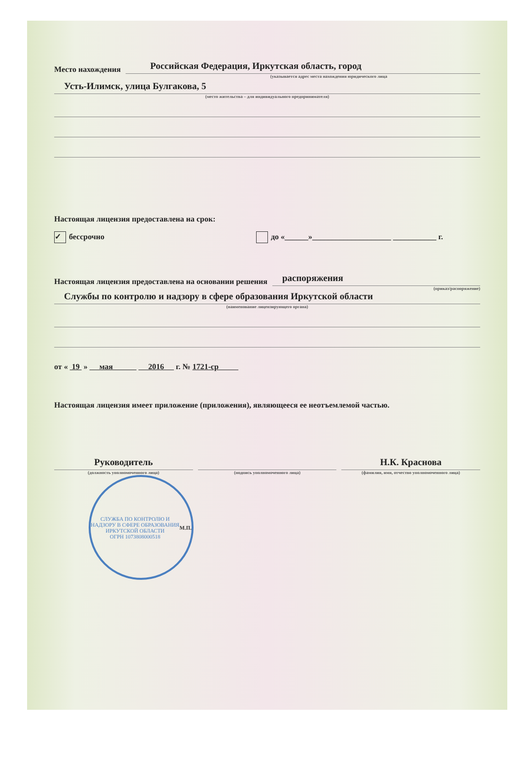Место нахождения
Российская Федерация, Иркутская область, город
(указывается адрес места нахождения юридического лица
Усть-Илимск, улица Булгакова, 5
(место жительства – для индивидуального предпринимателя)
Настоящая лицензия предоставлена на срок:
✓ бессрочно до «______»____________________ ___________ г.
Настоящая лицензия предоставлена на основании решения
распоряжения
(приказ/распоряжение)
Службы по контролю и надзору в сфере образования Иркутской области
(наименование лицензирующего органа)
от « 19 » мая 2016 г. № 1721-ср
Настоящая лицензия имеет приложение (приложения), являющееся ее неотъемлемой частью.
Руководитель
(должность уполномоченного лица)
(подпись уполномоченного лица)
Н.К. Краснова
(фамилия, имя, отчество уполномоченного лица)
СЛУЖБА ПО КОНТРОЛЮ И НАДЗОРУ В СФЕРЕ ОБРАЗОВАНИЯ ИРКУТСКОЙ ОБЛАСТИ
ОГРН 1073808000518
М.П.